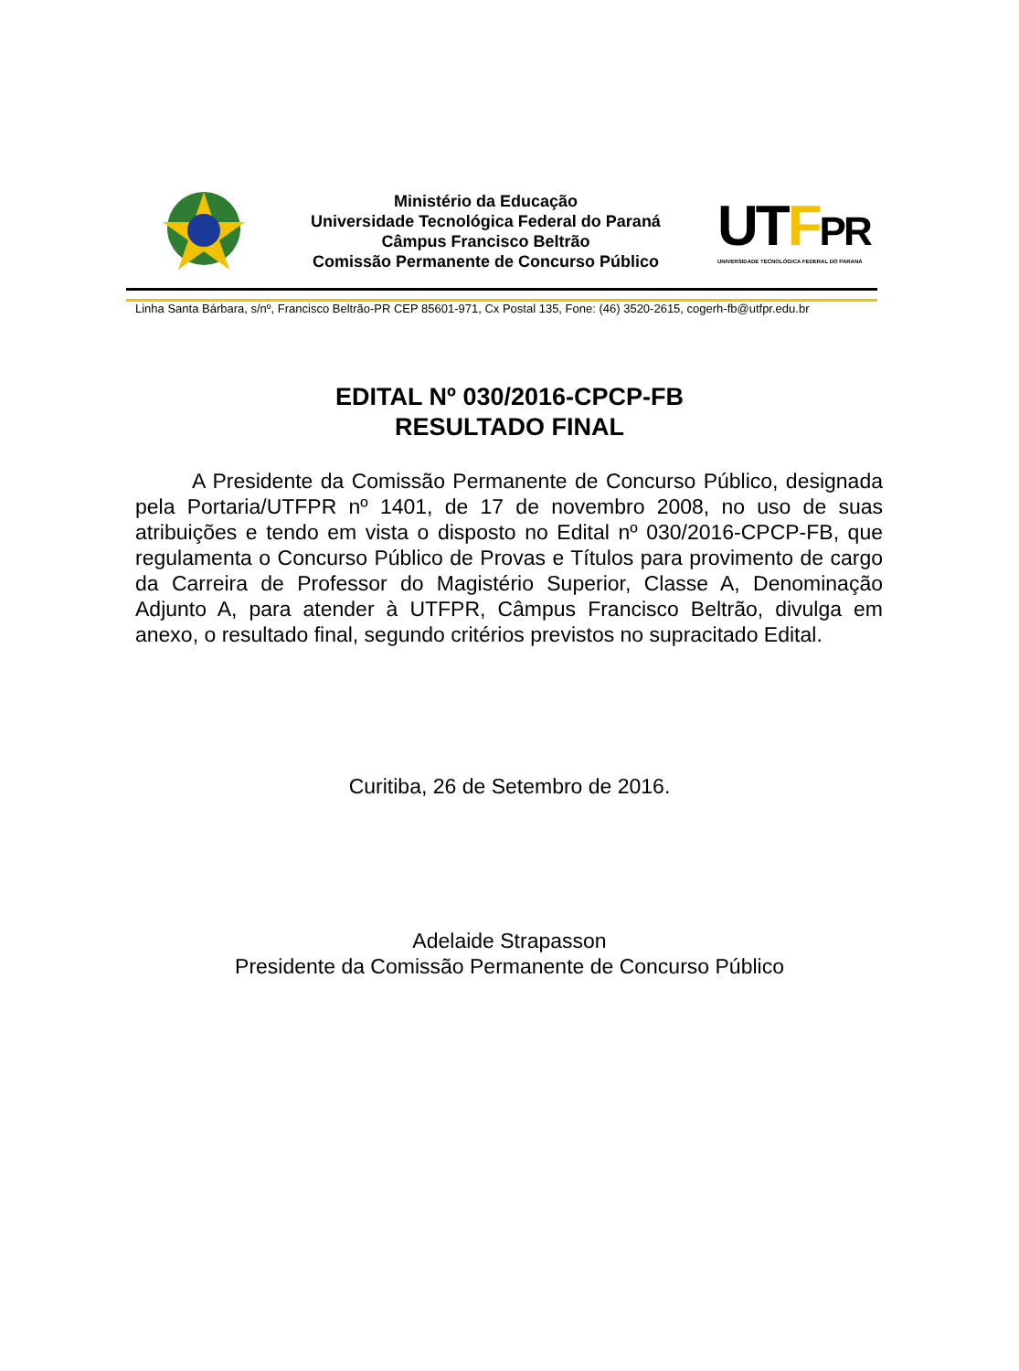Ministério da Educação
Universidade Tecnológica Federal do Paraná
Câmpus Francisco Beltrão
Comissão Permanente de Concurso Público
UTFPR
UNIVERSIDADE TECNOLÓGICA FEDERAL DO PARANÁ
Linha Santa Bárbara, s/nº, Francisco Beltrão-PR CEP 85601-971, Cx Postal 135, Fone: (46) 3520-2615, cogerh-fb@utfpr.edu.br
EDITAL Nº 030/2016-CPCP-FB
RESULTADO FINAL
A Presidente da Comissão Permanente de Concurso Público, designada pela Portaria/UTFPR nº 1401, de 17 de novembro 2008, no uso de suas atribuições e tendo em vista o disposto no Edital nº 030/2016-CPCP-FB, que regulamenta o Concurso Público de Provas e Títulos para provimento de cargo da Carreira de Professor do Magistério Superior, Classe A, Denominação Adjunto A, para atender à UTFPR, Câmpus Francisco Beltrão, divulga em anexo, o resultado final, segundo critérios previstos no supracitado Edital.
Curitiba, 26 de Setembro de 2016.
Adelaide Strapasson
Presidente da Comissão Permanente de Concurso Público